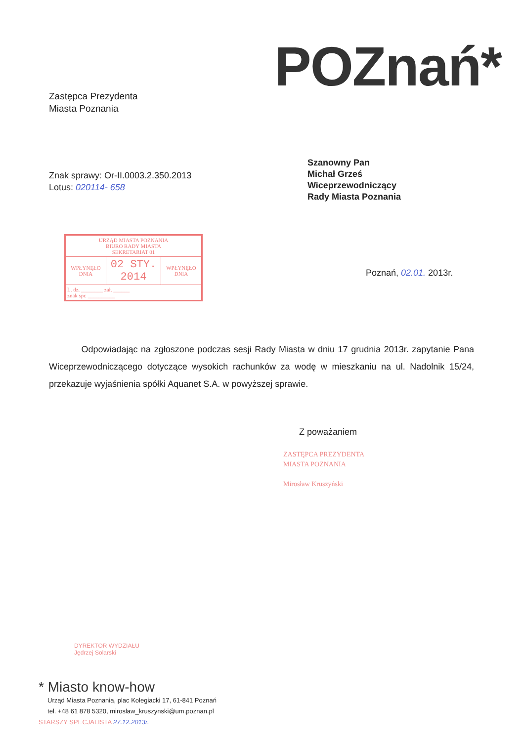POZnań*
Zastępca Prezydenta
Miasta Poznania
Szanowny Pan
Michał Grześ
Wiceprzewodniczący
Rady Miasta Poznania
Znak sprawy: Or-II.0003.2.350.2013
Lotus: 020114- 658
| URZĄD MIASTA POZNANIA BIURO RADY MIASTA SEKRETARIAT 01 | | |
| WPŁYNĘŁO DNIA | 02 STY. 2014 | WPŁYNĘŁO DNIA |
| L. dz. ________ zał. ______ znak spr. __________ | | |
Poznań, 02.01. 2013r.
Odpowiadając na zgłoszone podczas sesji Rady Miasta w dniu 17 grudnia 2013r. zapytanie Pana Wiceprzewodniczącego dotyczące wysokich rachunków za wodę w mieszkaniu na ul. Nadolnik 15/24, przekazuje wyjaśnienia spółki Aquanet S.A. w powyższej sprawie.
Z poważaniem
ZASTĘPCA PREZYDENTA
MIASTA POZNANIA
Mirosław Kruszyński
DYREKTOR WYDZIAŁU
Jędrzej Solarski
* Miasto know-how
Urząd Miasta Poznania, plac Kolegiacki 17, 61-841 Poznań
tel. +48 61 878 5320, miroslaw_kruszynski@um.poznan.pl
STARSZY SPECJALISTA 27.12.2013r.